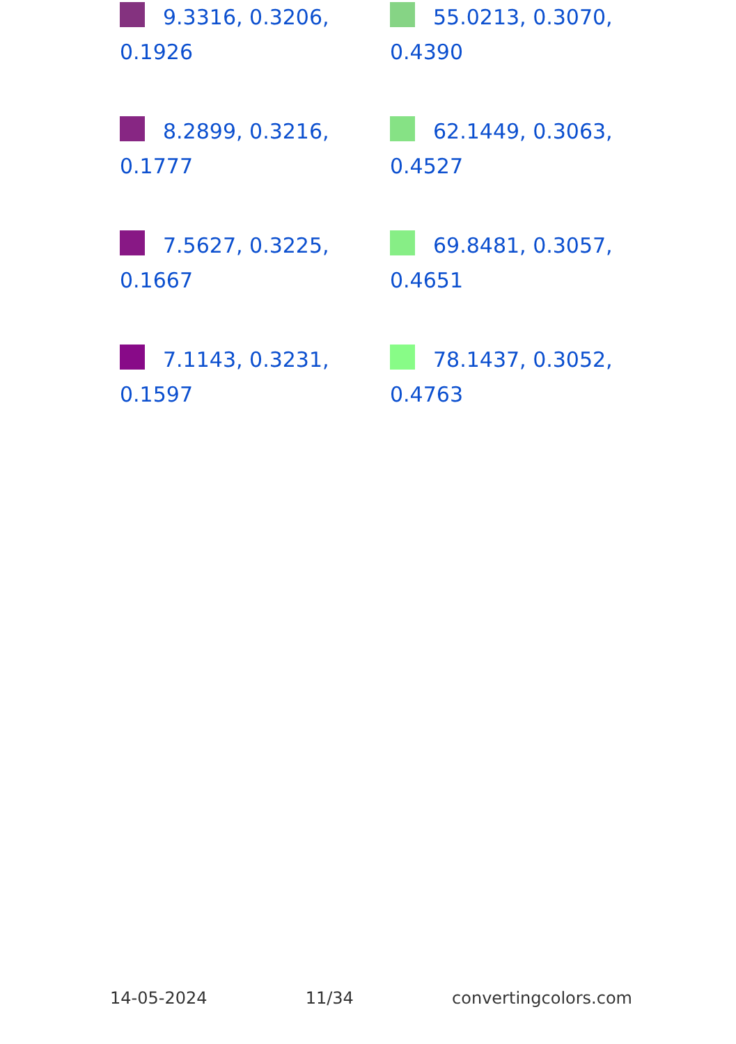9.3316, 0.3206, 0.1926
55.0213, 0.3070, 0.4390
8.2899, 0.3216, 0.1777
62.1449, 0.3063, 0.4527
7.5627, 0.3225, 0.1667
69.8481, 0.3057, 0.4651
7.1143, 0.3231, 0.1597
78.1437, 0.3052, 0.4763
14-05-2024 11/34 convertingcolors.com